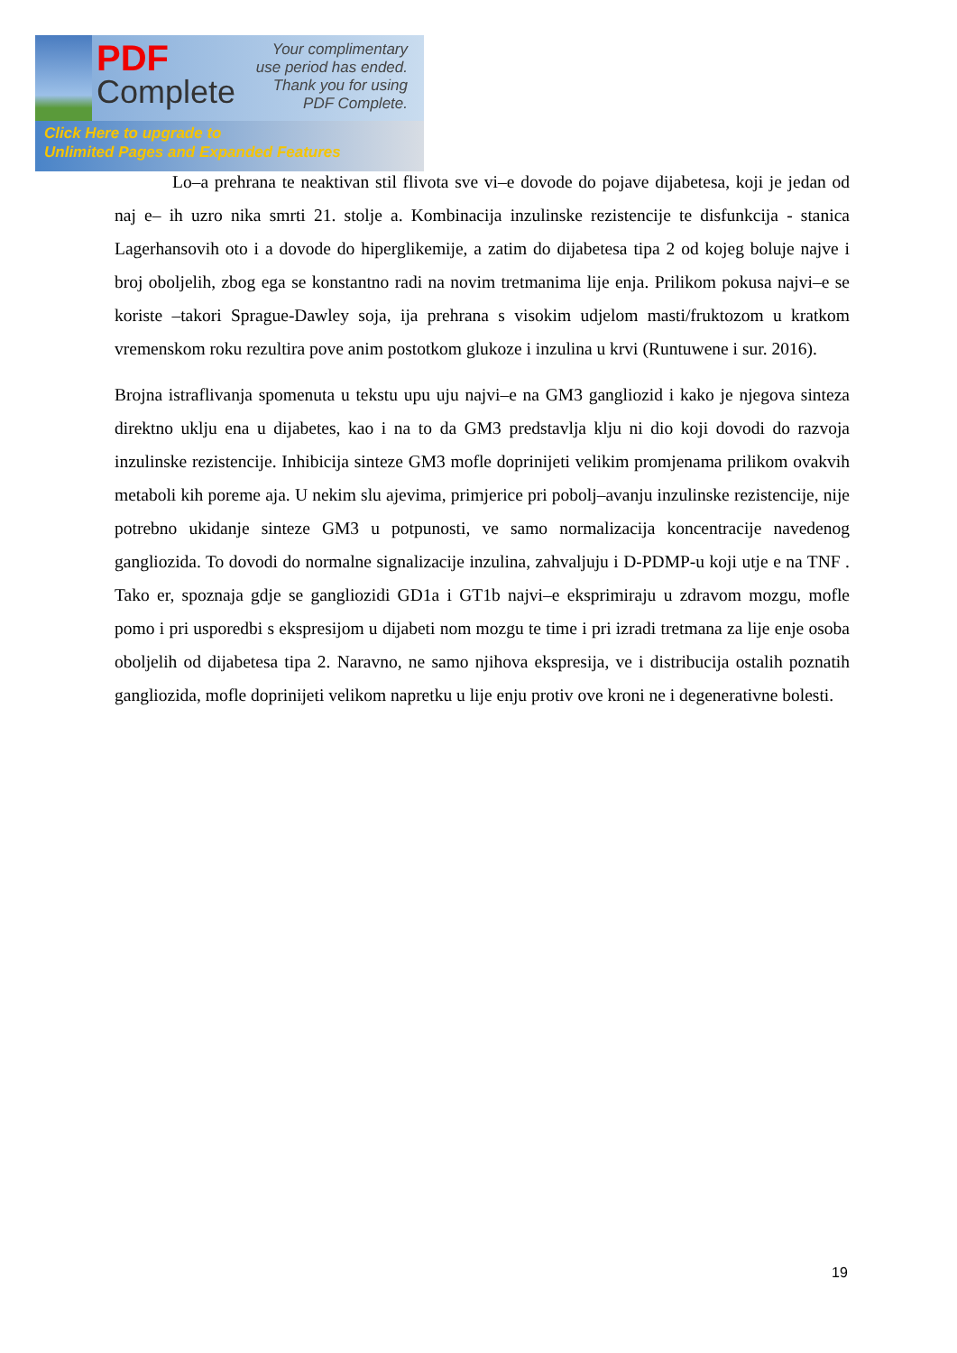PDF
Complete
Your complimentary use period has ended. Thank you for using PDF Complete.
Click Here to upgrade to
Unlimited Pages and Expanded Features
Lo–a prehrana te neaktivan stil flivota sve vi–e dovode do pojave dijabetesa, koji je jedan od naj e– ih uzro nika smrti 21. stolje a. Kombinacija inzulinske rezistencije te disfunkcija - stanica Lagerhansovih oto i a dovode do hiperglikemije, a zatim do dijabetesa tipa 2 od kojeg boluje najve i broj oboljelih, zbog ega se konstantno radi na novim tretmanima lije enja. Prilikom pokusa najvi–e se koriste –takori Sprague-Dawley soja, ija prehrana s visokim udjelom masti/fruktozom u kratkom vremenskom roku rezultira pove anim postotkom glukoze i inzulina u krvi (Runtuwene i sur. 2016).
Brojna istraflivanja spomenuta u tekstu upu uju najvi–e na GM3 gangliozid i kako je njegova sinteza direktno uklju ena u dijabetes, kao i na to da GM3 predstavlja klju ni dio koji dovodi do razvoja inzulinske rezistencije. Inhibicija sinteze GM3 mofle doprinijeti velikim promjenama prilikom ovakvih metaboli kih poreme aja. U nekim slu ajevima, primjerice pri pobolj–avanju inzulinske rezistencije, nije potrebno ukidanje sinteze GM3 u potpunosti, ve samo normalizacija koncentracije navedenog gangliozida. To dovodi do normalne signalizacije inzulina, zahvaljuju i D-PDMP-u koji utje e na TNF . Tako er, spoznaja gdje se gangliozidi GD1a i GT1b najvi–e eksprimiraju u zdravom mozgu, mofle pomo i pri usporedbi s ekspresijom u dijabeti nom mozgu te time i pri izradi tretmana za lije enje osoba oboljelih od dijabetesa tipa 2. Naravno, ne samo njihova ekspresija, ve i distribucija ostalih poznatih gangliozida, mofle doprinijeti velikom napretku u lije enju protiv ove kroni ne i degenerativne bolesti.
19